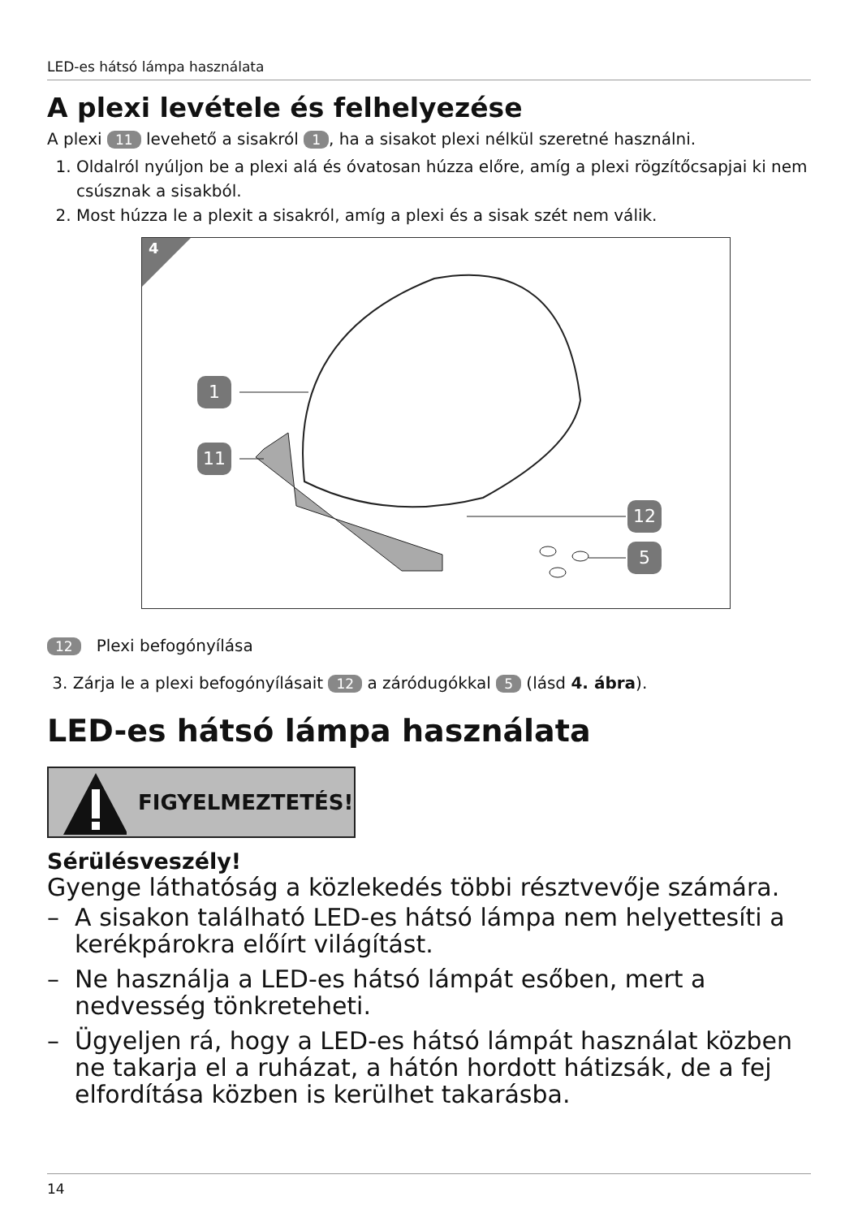LED-es hátsó lámpa használata
A plexi levétele és felhelyezése
A plexi 11 levehető a sisakról 1, ha a sisakot plexi nélkül szeretné használni.
1. Oldalról nyúljon be a plexi alá és óvatosan húzza előre, amíg a plexi rögzítőcsapjai ki nem csúsznak a sisakból.
2. Most húzza le a plexit a sisakról, amíg a plexi és a sisak szét nem válik.
4
1
11
12
5
12 Plexi befogónyílása
3. Zárja le a plexi befogónyílásait 12 a záródugókkal 5 (lásd 4. ábra).
LED-es hátsó lámpa használata
FIGYELMEZTETÉS!
Sérülésveszély!
Gyenge láthatóság a közlekedés többi résztvevője számára.
– A sisakon található LED-es hátsó lámpa nem helyettesíti a kerékpárokra előírt világítást.
– Ne használja a LED-es hátsó lámpát esőben, mert a nedvesség tönkreteheti.
– Ügyeljen rá, hogy a LED-es hátsó lámpát használat közben ne takarja el a ruházat, a hátón hordott hátizsák, de a fej elfordítása közben is kerülhet takarásba.
14